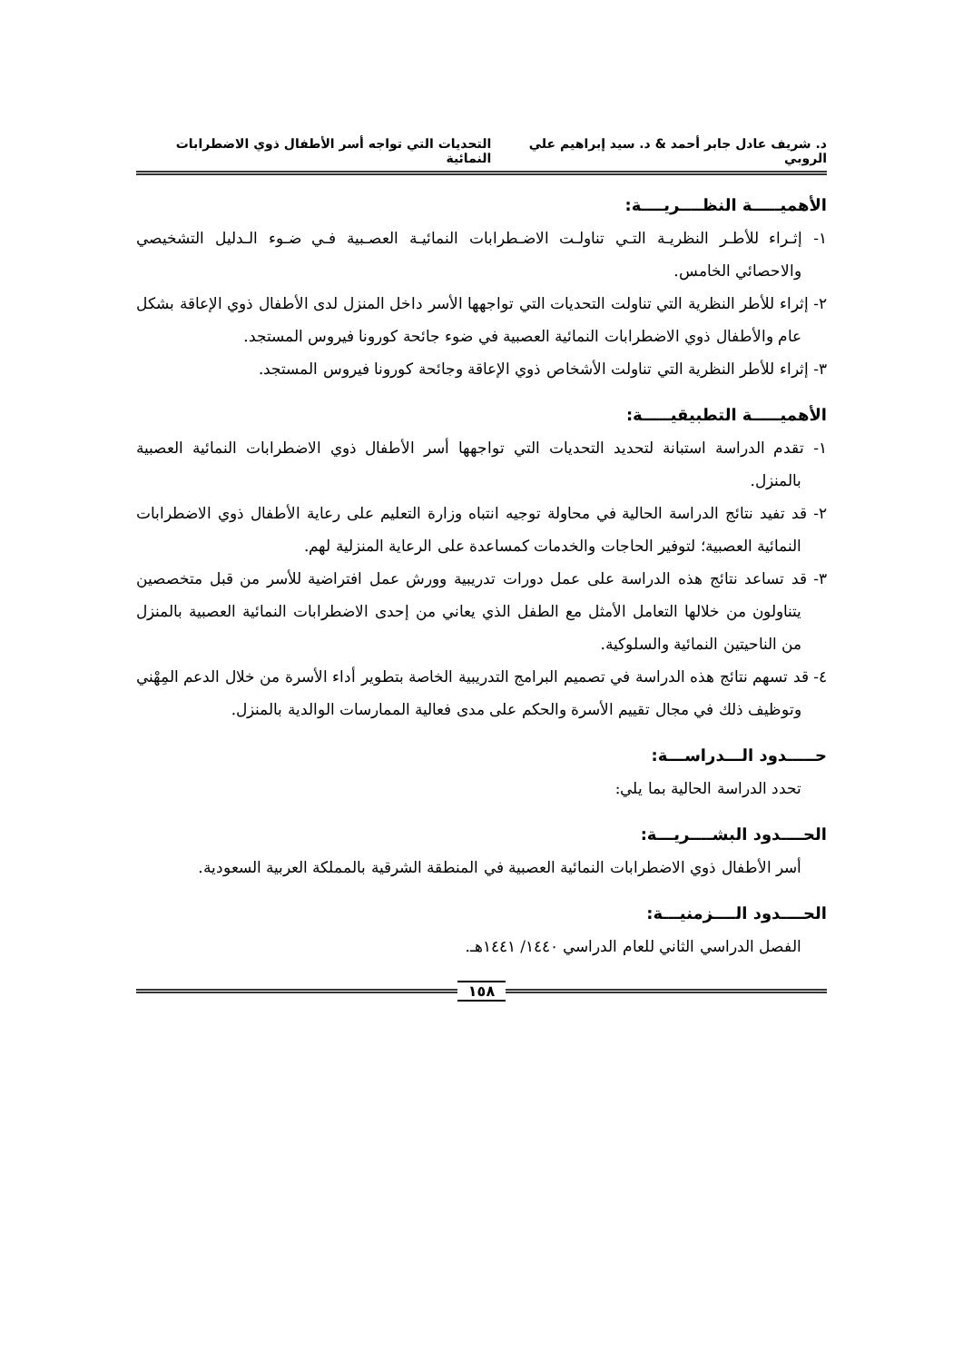د. شريف عادل جابر أحمد & د. سيد إبراهيم علي الروبي التحديات التي تواجه أسر الأطفال ذوي الاضطرابات النمائية
الأهميـــــة النظــــريــــة:
١- إثـراء للأطـر النظريـة التـي تناولـت الاضـطرابات النمائيـة العصـبية فـي ضـوء الـدليل التشخيصي والاحصائي الخامس.
٢- إثراء للأطر النظرية التي تناولت التحديات التي تواجهها الأسر داخل المنزل لدى الأطفال ذوي الإعاقة بشكل عام والأطفال ذوي الاضطرابات النمائية العصبية في ضوء جائحة كورونا فيروس المستجد.
٣- إثراء للأطر النظرية التي تناولت الأشخاص ذوي الإعاقة وجائحة كورونا فيروس المستجد.
الأهميـــــة التطبيقيـــــة:
١- تقدم الدراسة استبانة لتحديد التحديات التي تواجهها أسر الأطفال ذوي الاضطرابات النمائية العصبية بالمنزل.
٢- قد تفيد نتائج الدراسة الحالية في محاولة توجيه انتباه وزارة التعليم على رعاية الأطفال ذوي الاضطرابات النمائية العصبية؛ لتوفير الحاجات والخدمات كمساعدة على الرعاية المنزلية لهم.
٣- قد تساعد نتائج هذه الدراسة على عمل دورات تدريبية وورش عمل افتراضية للأسر من قبل متخصصين يتناولون من خلالها التعامل الأمثل مع الطفل الذي يعاني من إحدى الاضطرابات النمائية العصبية بالمنزل من الناحيتين النمائية والسلوكية.
٤- قد تسهم نتائج هذه الدراسة في تصميم البرامج التدريبية الخاصة بتطوير أداء الأسرة من خلال الدعم المِهْني وتوظيف ذلك في مجال تقييم الأسرة والحكم على مدى فعالية الممارسات الوالدية بالمنزل.
حـــــدود الـــدراســـة:
تحدد الدراسة الحالية بما يلي:
الحــــدود البشــــريـــة:
أسر الأطفال ذوي الاضطرابات النمائية العصبية في المنطقة الشرقية بالمملكة العربية السعودية.
الحــــدود الــــزمنيـــة:
الفصل الدراسي الثاني للعام الدراسي ١٤٤٠/ ١٤٤١هـ.
١٥٨